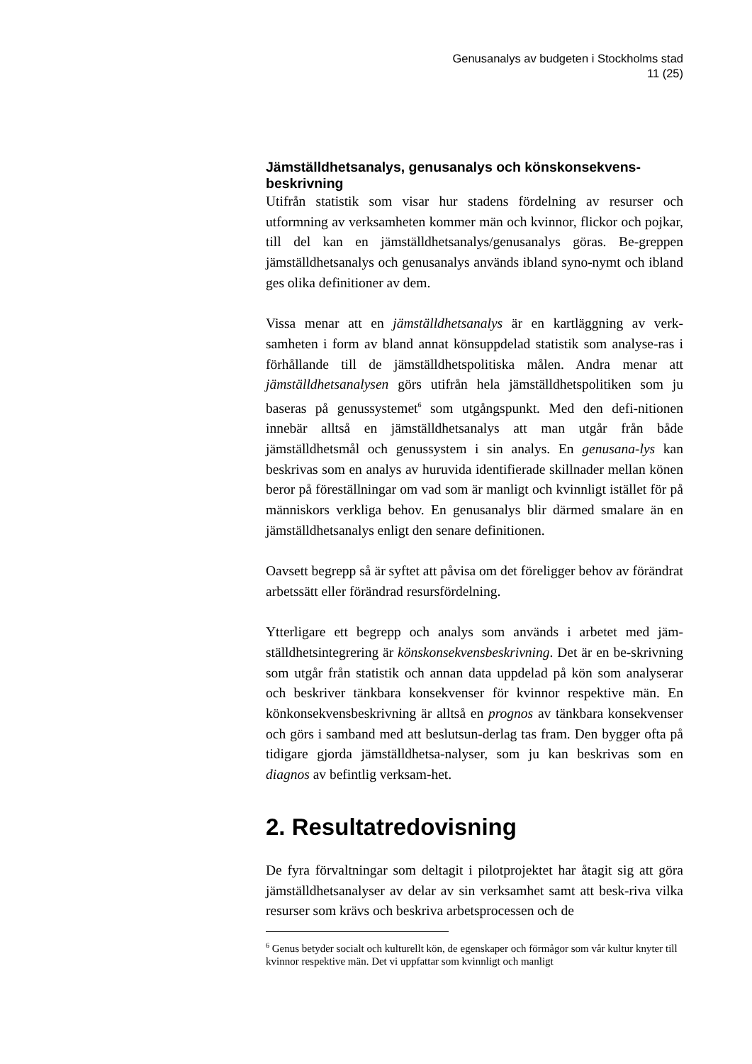Genusanalys av budgeten i Stockholms stad
11 (25)
Jämställdhetsanalys, genusanalys och könskonsekvens-beskrivning
Utifrån statistik som visar hur stadens fördelning av resurser och utformning av verksamheten kommer män och kvinnor, flickor och pojkar, till del kan en jämställdhetsanalys/genusanalys göras. Be-greppen jämställdhetsanalys och genusanalys används ibland syno-nymt och ibland ges olika definitioner av dem.
Vissa menar att en jämställdhetsanalys är en kartläggning av verk-samheten i form av bland annat könsuppdelad statistik som analyse-ras i förhållande till de jämställdhetspolitiska målen. Andra menar att jämställdhetsanalysen görs utifrån hela jämställdhetspolitiken som ju baseras på genussystemet<sup>6</sup> som utgångspunkt. Med den defi-nitionen innebär alltså en jämställdhetsanalys att man utgår från både jämställdhetsmål och genussystem i sin analys. En genusana-lys kan beskrivas som en analys av huruvida identifierade skillnader mellan könen beror på föreställningar om vad som är manligt och kvinnligt istället för på människors verkliga behov. En genusanalys blir därmed smalare än en jämställdhetsanalys enligt den senare definitionen.
Oavsett begrepp så är syftet att påvisa om det föreligger behov av förändrat arbetssätt eller förändrad resursfördelning.
Ytterligare ett begrepp och analys som används i arbetet med jäm-ställdhetsintegrering är könskonsekvensbeskrivning. Det är en be-skrivning som utgår från statistik och annan data uppdelad på kön som analyserar och beskriver tänkbara konsekvenser för kvinnor respektive män. En könkonsekvensbeskrivning är alltså en prognos av tänkbara konsekvenser och görs i samband med att beslutsun-derlag tas fram. Den bygger ofta på tidigare gjorda jämställdhetsa-nalyser, som ju kan beskrivas som en diagnos av befintlig verksam-het.
2. Resultatredovisning
De fyra förvaltningar som deltagit i pilotprojektet har åtagit sig att göra jämställdhetsanalyser av delar av sin verksamhet samt att besk-riva vilka resurser som krävs och beskriva arbetsprocessen och de
<sup>6</sup> Genus betyder socialt och kulturellt kön, de egenskaper och förmågor som vår kultur knyter till kvinnor respektive män. Det vi uppfattar som kvinnligt och manligt